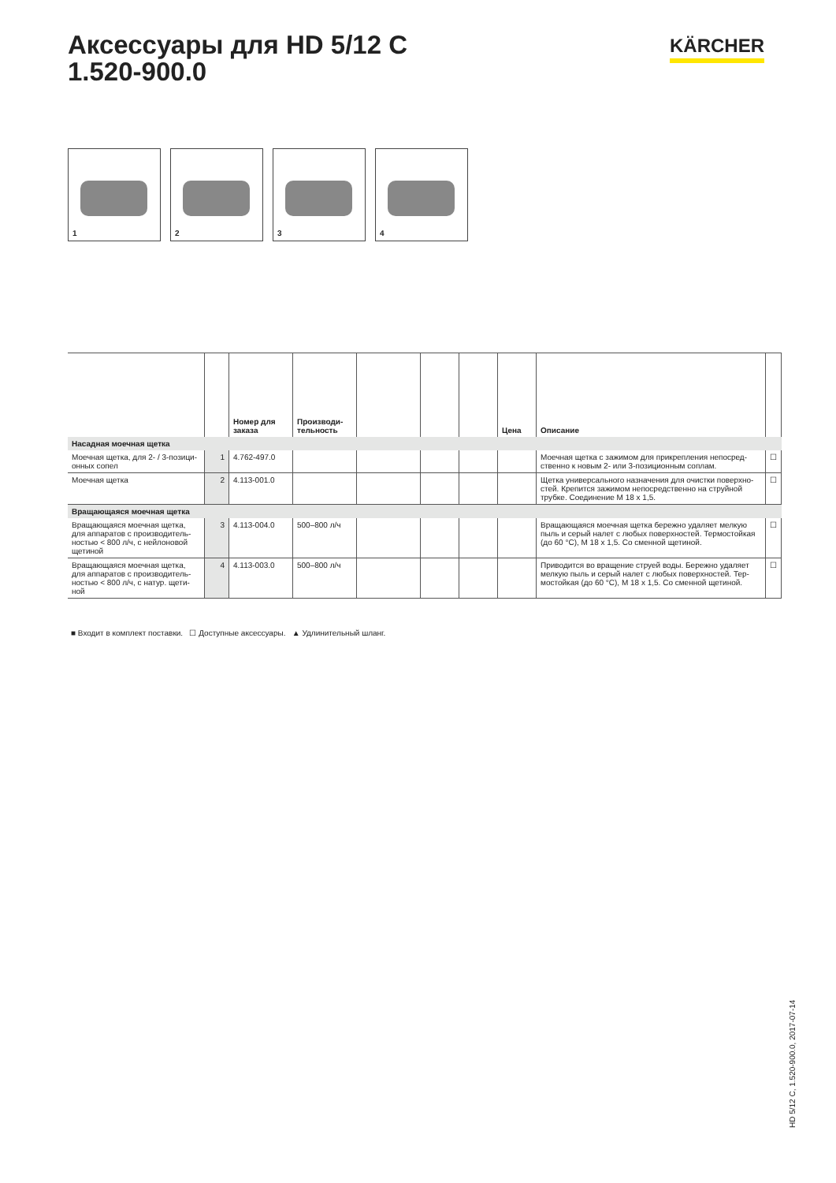Аксессуары для HD 5/12 C
1.520-900.0
KÄRCHER
1
2
3
4
| | | Номер для заказа | Производи-тельность | | | | Цена | Описание | |
| --- | --- | --- | --- | --- | --- | --- | --- | --- | --- |
| Насадная моечная щетка | | | | | | | | | |
| Моечная щетка, для 2- / 3-позици-онных сопел | 1 | 4.762-497.0 | | | | | | Моечная щетка с зажимом для прикрепления непосред-ственно к новым 2- или 3-позиционным соплам. | ☐ |
| Моечная щетка | 2 | 4.113-001.0 | | | | | | Щетка универсального назначения для очистки поверхно-стей. Крепится зажимом непосредственно на струйной трубке. Соединение M 18 x 1,5. | ☐ |
| Вращающаяся моечная щетка | | | | | | | | | |
| Вращающаяся моечная щетка, для аппаратов с производитель-ностью < 800 л/ч, с нейлоновой щетиной | 3 | 4.113-004.0 | 500–800 л/ч | | | | | Вращающаяся моечная щетка бережно удаляет мелкую пыль и серый налет с любых поверхностей. Термостойкая (до 60 °C), M 18 x 1,5. Со сменной щетиной. | ☐ |
| Вращающаяся моечная щетка, для аппаратов с производитель-ностью < 800 л/ч, с натур. щети-ной | 4 | 4.113-003.0 | 500–800 л/ч | | | | | Приводится во вращение струей воды. Бережно удаляет мелкую пыль и серый налет с любых поверхностей. Тер-мостойкая (до 60 °C), M 18 x 1,5. Со сменной щетиной. | ☐ |
■ Входит в комплект поставки. ☐ Доступные аксессуары. ▲ Удлинительный шланг.
HD 5/12 C, 1.520-900.0, 2017-07-14